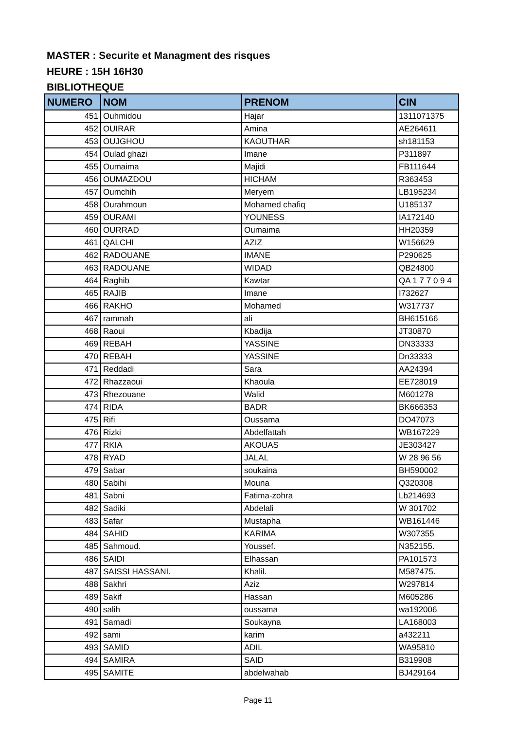MASTER : Securite et Managment des risques
HEURE : 15H 16H30
BIBLIOTHEQUE
| NUMERO | NOM | PRENOM | CIN |
| --- | --- | --- | --- |
| 451 | Ouhmidou | Hajar | 1311071375 |
| 452 | OUIRAR | Amina | AE264611 |
| 453 | OUJGHOU | KAOUTHAR | sh181153 |
| 454 | Oulad ghazi | Imane | P311897 |
| 455 | Oumaima | Majidi | FB111644 |
| 456 | OUMAZDOU | HICHAM | R363453 |
| 457 | Oumchih | Meryem | LB195234 |
| 458 | Ourahmoun | Mohamed chafiq | U185137 |
| 459 | OURAMI | YOUNESS | IA172140 |
| 460 | OURRAD | Oumaima | HH20359 |
| 461 | QALCHI | AZIZ | W156629 |
| 462 | RADOUANE | IMANE | P290625 |
| 463 | RADOUANE | WIDAD | QB24800 |
| 464 | Raghib | Kawtar | QA 1 7 7 0 9 4 |
| 465 | RAJIB | Imane | I732627 |
| 466 | RAKHO | Mohamed | W317737 |
| 467 | rammah | ali | BH615166 |
| 468 | Raoui | Kbadija | JT30870 |
| 469 | REBAH | YASSINE | DN33333 |
| 470 | REBAH | YASSINE | Dn33333 |
| 471 | Reddadi | Sara | AA24394 |
| 472 | Rhazzaoui | Khaoula | EE728019 |
| 473 | Rhezouane | Walid | M601278 |
| 474 | RIDA | BADR | BK666353 |
| 475 | Rifi | Oussama | DO47073 |
| 476 | Rizki | Abdelfattah | WB167229 |
| 477 | RKIA | AKOUAS | JE303427 |
| 478 | RYAD | JALAL | W 28 96 56 |
| 479 | Sabar | soukaina | BH590002 |
| 480 | Sabihi | Mouna | Q320308 |
| 481 | Sabni | Fatima-zohra | Lb214693 |
| 482 | Sadiki | Abdelali | W 301702 |
| 483 | Safar | Mustapha | WB161446 |
| 484 | SAHID | KARIMA | W307355 |
| 485 | Sahmoud. | Youssef. | N352155. |
| 486 | SAIDI | Elhassan | PA101573 |
| 487 | SAISSI HASSANI. | Khalil. | M587475. |
| 488 | Sakhri | Aziz | W297814 |
| 489 | Sakif | Hassan | M605286 |
| 490 | salih | oussama | wa192006 |
| 491 | Samadi | Soukayna | LA168003 |
| 492 | sami | karim | a432211 |
| 493 | SAMID | ADIL | WA95810 |
| 494 | SAMIRA | SAID | B319908 |
| 495 | SAMITE | abdelwahab | BJ429164 |
Page 11